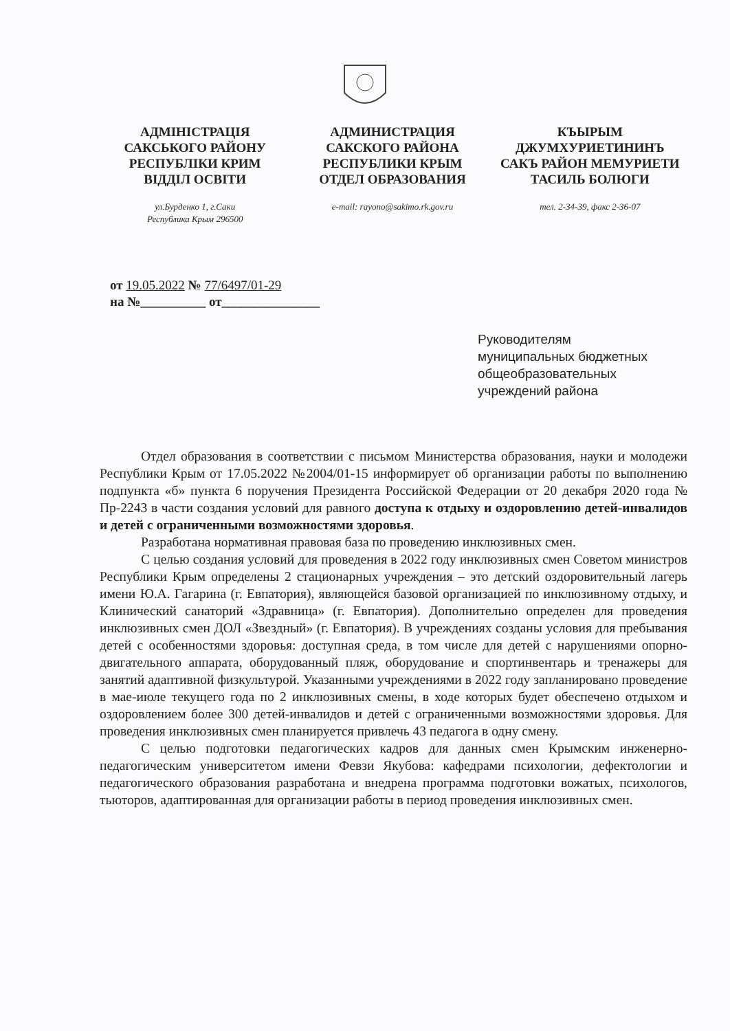АДМІНІСТРАЦІЯ
САКСЬКОГО РАЙОНУ
РЕСПУБЛІКИ КРИМ
ВІДДІЛ ОСВІТИ
ул.Бурденко 1, г.Саки
Республика Крым 296500
АДМИНИСТРАЦИЯ
САКСКОГО РАЙОНА
РЕСПУБЛИКИ КРЫМ
ОТДЕЛ ОБРАЗОВАНИЯ
e-mail: rayono@sakimo.rk.gov.ru
КЪЫРЫМ
ДЖУМХУРИЕТИНИНЪ
САКЪ РАЙОН МЕМУРИЕТИ
ТАСИЛЬ БОЛЮГИ
тел. 2-34-39, факс 2-36-07
от 19.05.2022 № 77/6497/01-29
на №__________ от_______________
Руководителям
муниципальных бюджетных
общеобразовательных
учреждений района
Отдел образования в соответствии с письмом Министерства образования, науки и молодежи Республики Крым от 17.05.2022 №2004/01-15 информирует об организации работы по выполнению подпункта «б» пункта 6 поручения Президента Российской Федерации от 20 декабря 2020 года № Пр-2243 в части создания условий для равного доступа к отдыху и оздоровлению детей-инвалидов и детей с ограниченными возможностями здоровья.
Разработана нормативная правовая база по проведению инклюзивных смен.
С целью создания условий для проведения в 2022 году инклюзивных смен Советом министров Республики Крым определены 2 стационарных учреждения – это детский оздоровительный лагерь имени Ю.А. Гагарина (г. Евпатория), являющейся базовой организацией по инклюзивному отдыху, и Клинический санаторий «Здравница» (г. Евпатория). Дополнительно определен для проведения инклюзивных смен ДОЛ «Звездный» (г. Евпатория). В учреждениях созданы условия для пребывания детей с особенностями здоровья: доступная среда, в том числе для детей с нарушениями опорно-двигательного аппарата, оборудованный пляж, оборудование и спортинвентарь и тренажеры для занятий адаптивной физкультурой. Указанными учреждениями в 2022 году запланировано проведение в мае-июле текущего года по 2 инклюзивных смены, в ходе которых будет обеспечено отдыхом и оздоровлением более 300 детей-инвалидов и детей с ограниченными возможностями здоровья. Для проведения инклюзивных смен планируется привлечь 43 педагога в одну смену.
С целью подготовки педагогических кадров для данных смен Крымским инженерно-педагогическим университетом имени Февзи Якубова: кафедрами психологии, дефектологии и педагогического образования разработана и внедрена программа подготовки вожатых, психологов, тьюторов, адаптированная для организации работы в период проведения инклюзивных смен.